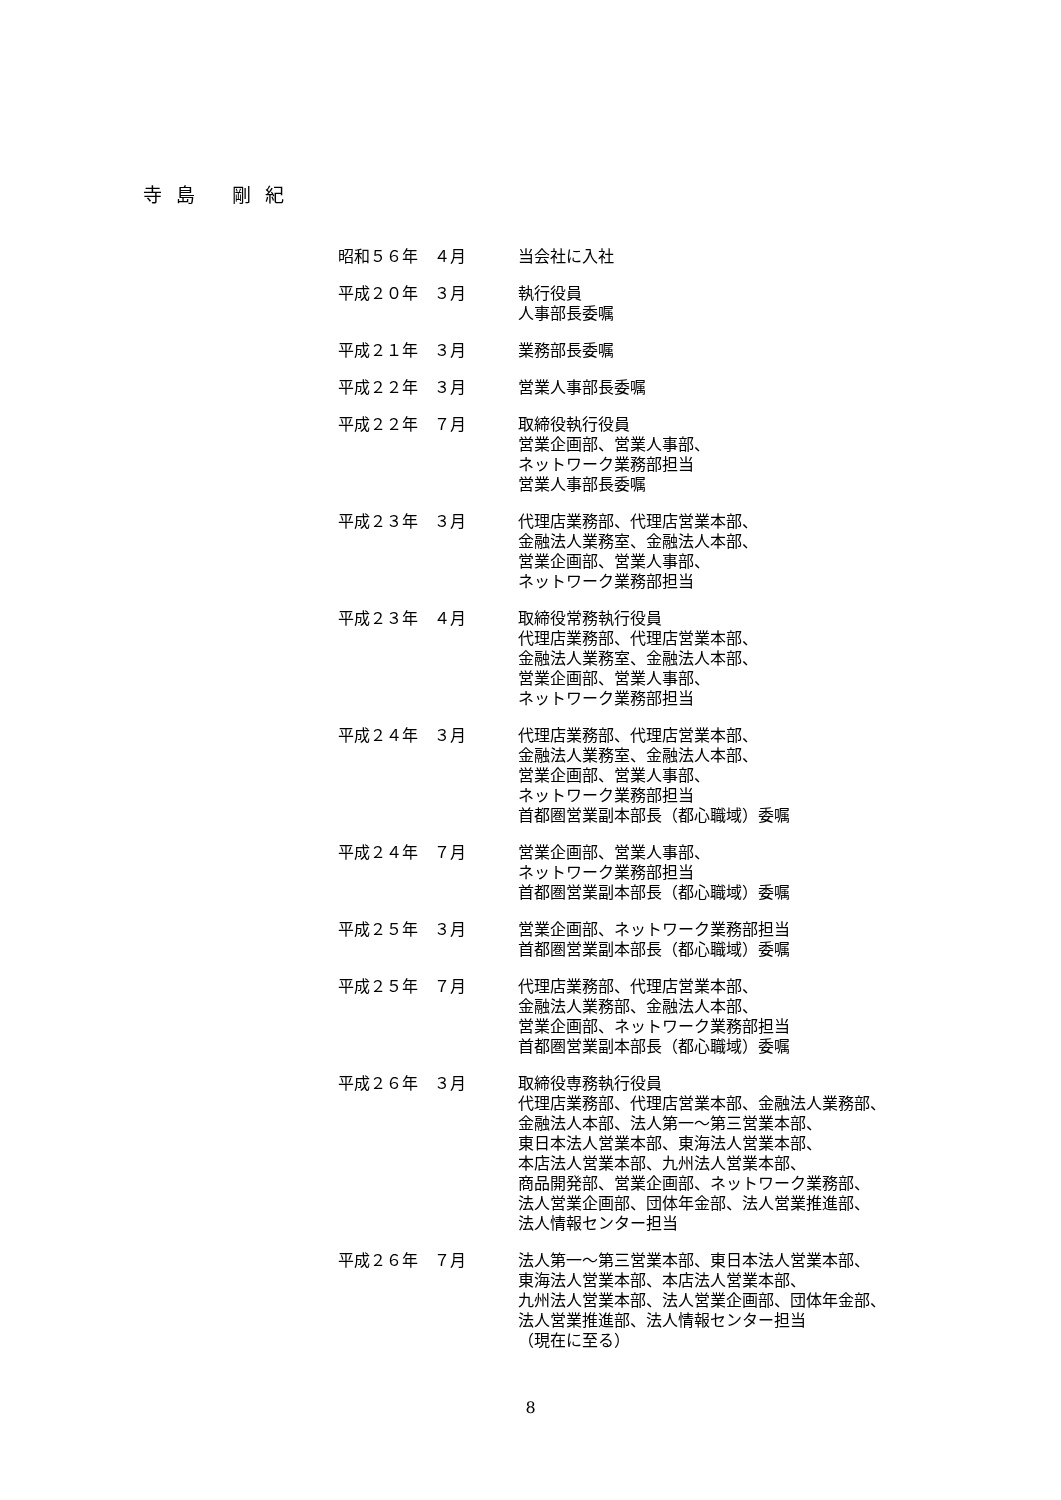寺 島　 剛 紀
| 昭和５６年 ４月 | 当会社に入社 |
| 平成２０年 ３月 | 執行役員 人事部長委嘱 |
| 平成２１年 ３月 | 業務部長委嘱 |
| 平成２２年 ３月 | 営業人事部長委嘱 |
| 平成２２年 ７月 | 取締役執行役員 営業企画部、営業人事部、 ネットワーク業務部担当 営業人事部長委嘱 |
| 平成２３年 ３月 | 代理店業務部、代理店営業本部、 金融法人業務室、金融法人本部、 営業企画部、営業人事部、 ネットワーク業務部担当 |
| 平成２３年 ４月 | 取締役常務執行役員 代理店業務部、代理店営業本部、 金融法人業務室、金融法人本部、 営業企画部、営業人事部、 ネットワーク業務部担当 |
| 平成２４年 ３月 | 代理店業務部、代理店営業本部、 金融法人業務室、金融法人本部、 営業企画部、営業人事部、 ネットワーク業務部担当 首都圏営業副本部長（都心職域）委嘱 |
| 平成２４年 ７月 | 営業企画部、営業人事部、 ネットワーク業務部担当 首都圏営業副本部長（都心職域）委嘱 |
| 平成２５年 ３月 | 営業企画部、ネットワーク業務部担当 首都圏営業副本部長（都心職域）委嘱 |
| 平成２５年 ７月 | 代理店業務部、代理店営業本部、 金融法人業務部、金融法人本部、 営業企画部、ネットワーク業務部担当 首都圏営業副本部長（都心職域）委嘱 |
| 平成２６年 ３月 | 取締役専務執行役員 代理店業務部、代理店営業本部、金融法人業務部、 金融法人本部、法人第一～第三営業本部、 東日本法人営業本部、東海法人営業本部、 本店法人営業本部、九州法人営業本部、 商品開発部、営業企画部、ネットワーク業務部、 法人営業企画部、団体年金部、法人営業推進部、 法人情報センター担当 |
| 平成２６年 ７月 | 法人第一～第三営業本部、東日本法人営業本部、 東海法人営業本部、本店法人営業本部、 九州法人営業本部、法人営業企画部、団体年金部、 法人営業推進部、法人情報センター担当 （現在に至る） |
8